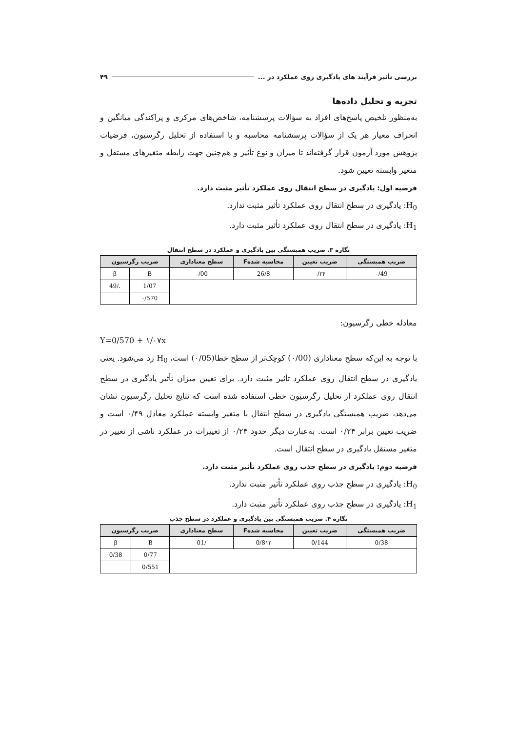بررسی تأثیر فرآیند های یادگیری روی عملکرد در ... ۴۹
تجزیه و تحلیل داده‌ها
به‌منظور تلخیص پاسخ‌های افراد به سؤالات پرسشنامه، شاخص‌های مرکزی و پراکندگی میانگین و انحراف معیار هر یک از سؤالات پرسشنامه محاسبه و با استفاده از تحلیل رگرسیون، فرضیات پژوهش مورد آزمون قرار گرفته‌اند تا میزان و نوع تأثیر و هم‌چنین جهت رابطه متغیرهای مستقل و متغیر وابسته تعیین شود.
فرضیه اول: یادگیری در سطح انتقال روی عملکرد تأثیر مثبت دارد.
H<sub>0</sub>: یادگیری در سطح انتقال روی عملکرد تأثیر مثبت ندارد.
H<sub>1</sub>: یادگیری در سطح انتقال روی عملکرد تأثیر مثبت دارد.
نگاره ۳. ضریب همبستگی بین یادگیری و عملکرد در سطح انتقال
| ضریب همبستگی | ضریب تعیین | محاسبه شدهF | سطح معناداری | ضریب رگرسیون | |
| --- | --- | --- | --- | --- | --- |
| ۰/49 | ۰/۲۴ | 26/8 | ۰/00 | B | β |
| | | | | 1/07 | ./49 |
| | | | | ۰/570 | |
معادله خطی رگرسیون:
Y=0/570 + ۱/۰۷x
با توجه به این‌که سطح معناداری (۰/00) کوچک‌تر از سطح خطا(۰/05) است، H<sub>0</sub> رد می‌شود. یعنی یادگیری در سطح انتقال روی عملکرد تأثیر مثبت دارد. برای تعیین میزان تأثیر یادگیری در سطح انتقال روی عملکرد از تحلیل رگرسیون خطی استفاده شده است که نتایج تحلیل رگرسیون نشان می‌دهد، ضریب همبستگی یادگیری در سطح انتقال با متغیر وابسته عملکرد معادل ۰/۴۹ است و ضریب تعیین برابر ۰/۲۴ است. به‌عبارت دیگر حدود ۰/۲۴ از تغییرات در عملکرد ناشی از تغییر در متغیر مستقل یادگیری در سطح انتقال است.
فرضیه دوم: یادگیری در سطح جذب روی عملکرد تأثیر مثبت دارد.
H<sub>0</sub>: یادگیری در سطح جذب روی عملکرد تأثیر مثبت ندارد.
H<sub>1</sub>: یادگیری در سطح جذب روی عملکرد تأثیر مثبت دارد.
نگاره ۴. ضریب همبستگی بین یادگیری و عملکرد در سطح جذب
| ضریب همبستگی | ضریب تعیین | محاسبه شدهF | سطح معناداری | ضریب رگرسیون | |
| --- | --- | --- | --- | --- | --- |
| 0/38 | 0/144 | 0/8۱۲ | /01 | B | β |
| | | | | 0/77 | 0/38 |
| | | | | 0/551 | |